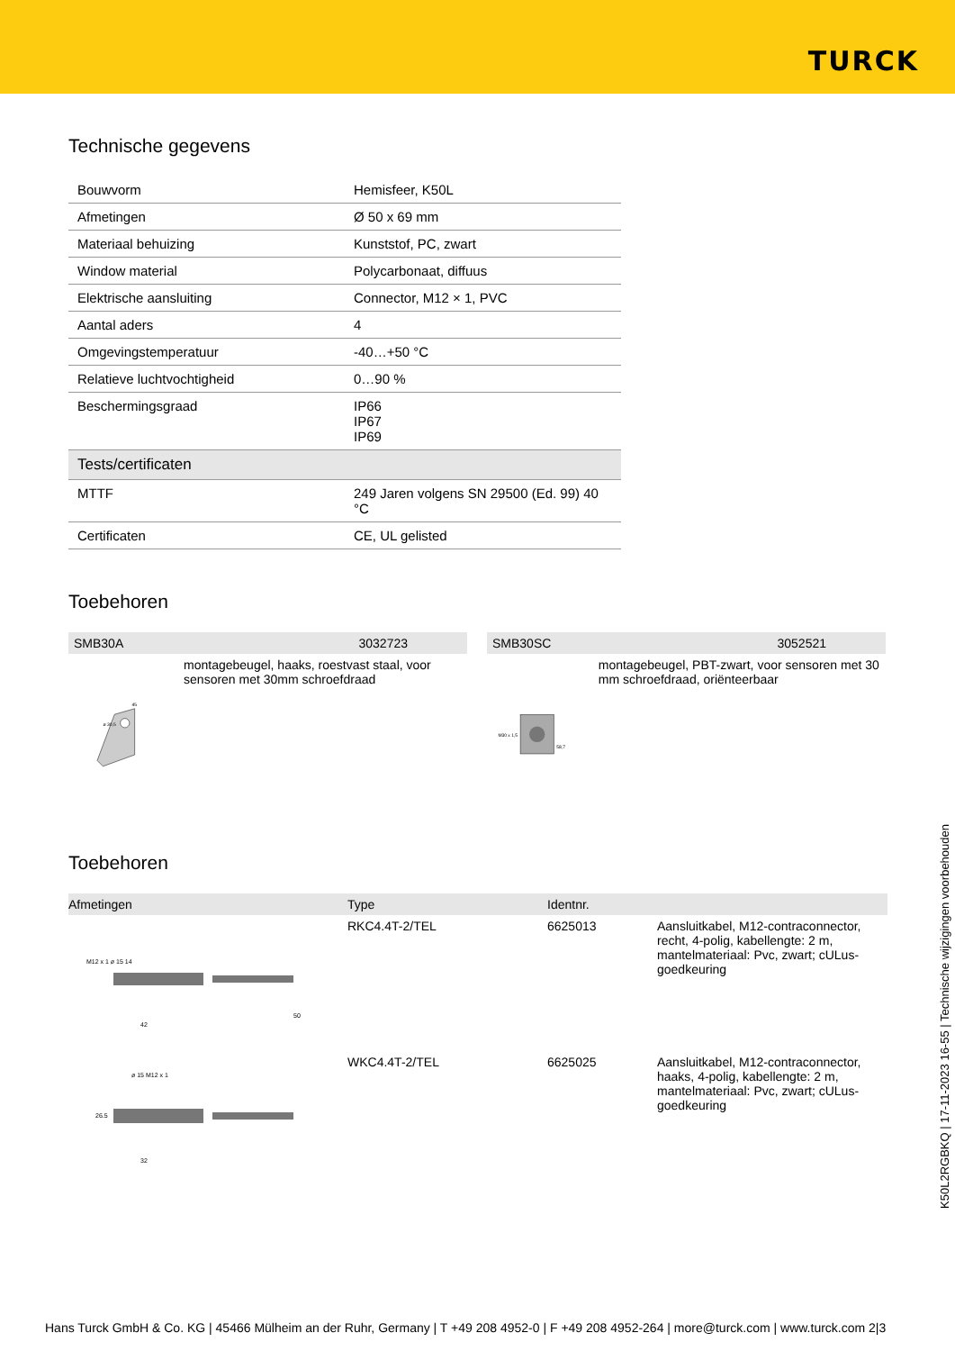TURCK
Technische gegevens
| Bouwvorm | Hemisfeer, K50L |
| Afmetingen | Ø 50 x 69 mm |
| Materiaal behuizing | Kunststof, PC, zwart |
| Window material | Polycarbonaat, diffuus |
| Elektrische aansluiting | Connector, M12 × 1, PVC |
| Aantal aders | 4 |
| Omgevingstemperatuur | -40…+50 °C |
| Relatieve luchtvochtigheid | 0…90 % |
| Beschermingsgraad | IP66 IP67 IP69 |
| Tests/certificaten | |
| MTTF | 249 Jaren volgens SN 29500 (Ed. 99) 40 °C |
| Certificaten | CE, UL gelisted |
Toebehoren
SMB30A 3032723
ø 30,5
45
montagebeugel, haaks, roestvast staal, voor sensoren met 30mm schroefdraad
SMB30SC 3052521
M30 x 1,5
58,7
montagebeugel, PBT-zwart, voor sensoren met 30 mm schroefdraad, oriënteerbaar
Toebehoren
| Afmetingen | Type | Identnr. | |
| --- | --- | --- | --- |
| M12 x 1 ø 15 14 42 50 | RKC4.4T-2/TEL | 6625013 | Aansluitkabel, M12-contraconnector, recht, 4-polig, kabellengte: 2 m, mantelmateriaal: Pvc, zwart; cULus-goedkeuring |
| ø 15 M12 x 1 26.5 32 | WKC4.4T-2/TEL | 6625025 | Aansluitkabel, M12-contraconnector, haaks, 4-polig, kabellengte: 2 m, mantelmateriaal: Pvc, zwart; cULus-goedkeuring |
K50L2RGBKQ | 17-11-2023 16-55 | Technische wijzigingen voorbehouden
Hans Turck GmbH & Co. KG | 45466 Mülheim an der Ruhr, Germany | T +49 208 4952-0 | F +49 208 4952-264 | more@turck.com | www.turck.com 2|3